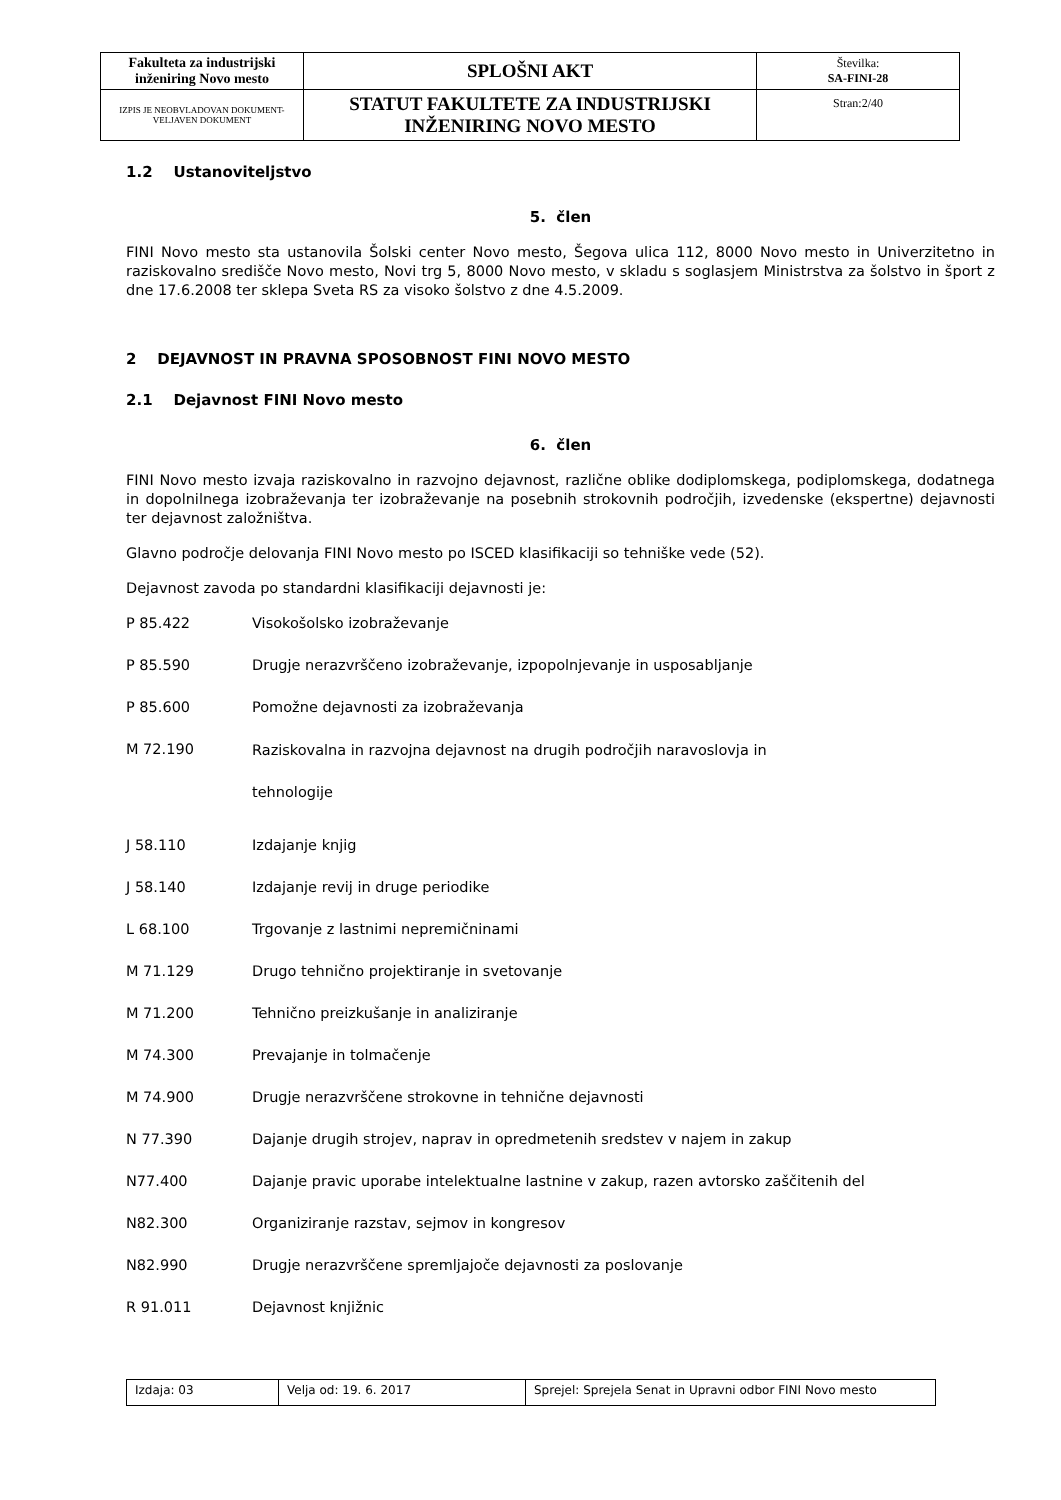| Fakulteta za industrijski inženiring Novo mesto | SPLOŠNI AKT | Številka: SA-FINI-28 |
| IZPIS JE NEOBVLADOVAN DOKUMENT-VELJAVEN DOKUMENT | STATUT FAKULTETE ZA INDUSTRIJSKI INŽENIRING NOVO MESTO | Stran:2/40 |
1.2 Ustanoviteljstvo
5. člen
FINI Novo mesto sta ustanovila Šolski center Novo mesto, Šegova ulica 112, 8000 Novo mesto in Univerzitetno in raziskovalno središče Novo mesto, Novi trg 5, 8000 Novo mesto, v skladu s soglasjem Ministrstva za šolstvo in šport z dne 17.6.2008 ter sklepa Sveta RS za visoko šolstvo z dne 4.5.2009.
2 DEJAVNOST IN PRAVNA SPOSOBNOST FINI NOVO MESTO
2.1 Dejavnost FINI Novo mesto
6. člen
FINI Novo mesto izvaja raziskovalno in razvojno dejavnost, različne oblike dodiplomskega, podiplomskega, dodatnega in dopolnilnega izobraževanja ter izobraževanje na posebnih strokovnih področjih, izvedenske (ekspertne) dejavnosti ter dejavnost založništva.
Glavno področje delovanja FINI Novo mesto po ISCED klasifikaciji so tehniške vede (52).
Dejavnost zavoda po standardni klasifikaciji dejavnosti je:
P 85.422 Visokošolsko izobraževanje
P 85.590 Drugje nerazvrščeno izobraževanje, izpopolnjevanje in usposabljanje
P 85.600 Pomožne dejavnosti za izobraževanja
M 72.190 Raziskovalna in razvojna dejavnost na drugih področjih naravoslovja in
tehnologije
J 58.110 Izdajanje knjig
J 58.140 Izdajanje revij in druge periodike
L 68.100 Trgovanje z lastnimi nepremičninami
M 71.129 Drugo tehnično projektiranje in svetovanje
M 71.200 Tehnično preizkušanje in analiziranje
M 74.300 Prevajanje in tolmačenje
M 74.900 Drugje nerazvrščene strokovne in tehnične dejavnosti
N 77.390 Dajanje drugih strojev, naprav in opredmetenih sredstev v najem in zakup
N77.400 Dajanje pravic uporabe intelektualne lastnine v zakup, razen avtorsko zaščitenih del
N82.300 Organiziranje razstav, sejmov in kongresov
N82.990 Drugje nerazvrščene spremljajoče dejavnosti za poslovanje
R 91.011 Dejavnost knjižnic
| Izdaja: 03 | Velja od: 19. 6. 2017 | Sprejel: Sprejela Senat in Upravni odbor FINI Novo mesto |